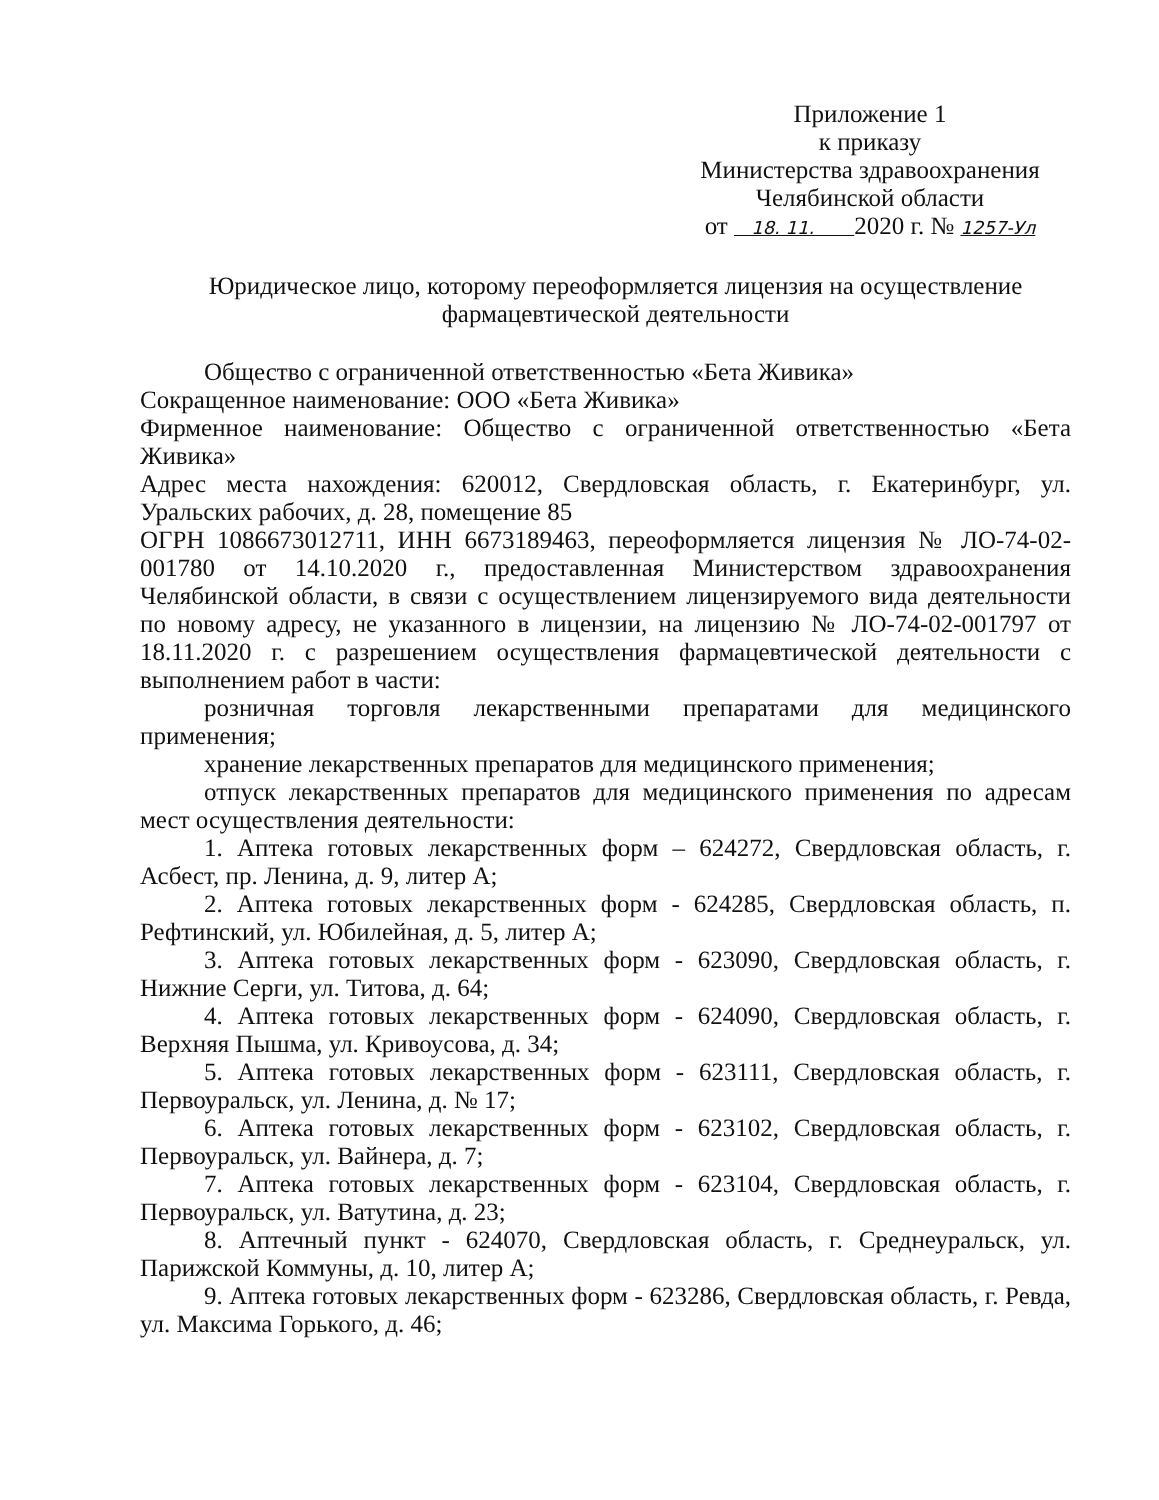Приложение 1
к приказу
Министерства здравоохранения
Челябинской области
от 18. 11. 2020 г. № 1257-Ул
Юридическое лицо, которому переоформляется лицензия на осуществление фармацевтической деятельности
Общество с ограниченной ответственностью «Бета Живика»
Сокращенное наименование: ООО «Бета Живика»
Фирменное наименование: Общество с ограниченной ответственностью «Бета Живика»
Адрес места нахождения: 620012, Свердловская область, г. Екатеринбург, ул. Уральских рабочих, д. 28, помещение 85
ОГРН 1086673012711, ИНН 6673189463, переоформляется лицензия № ЛО-74-02-001780 от 14.10.2020 г., предоставленная Министерством здравоохранения Челябинской области, в связи с осуществлением лицензируемого вида деятельности по новому адресу, не указанного в лицензии, на лицензию № ЛО-74-02-001797 от 18.11.2020 г. с разрешением осуществления фармацевтической деятельности с выполнением работ в части:
розничная торговля лекарственными препаратами для медицинского применения;
хранение лекарственных препаратов для медицинского применения;
отпуск лекарственных препаратов для медицинского применения по адресам мест осуществления деятельности:
1. Аптека готовых лекарственных форм – 624272, Свердловская область, г. Асбест, пр. Ленина, д. 9, литер А;
2. Аптека готовых лекарственных форм - 624285, Свердловская область, п. Рефтинский, ул. Юбилейная, д. 5, литер А;
3. Аптека готовых лекарственных форм - 623090, Свердловская область, г. Нижние Серги, ул. Титова, д. 64;
4. Аптека готовых лекарственных форм - 624090, Свердловская область, г. Верхняя Пышма, ул. Кривоусова, д. 34;
5. Аптека готовых лекарственных форм - 623111, Свердловская область, г. Первоуральск, ул. Ленина, д. № 17;
6. Аптека готовых лекарственных форм - 623102, Свердловская область, г. Первоуральск, ул. Вайнера, д. 7;
7. Аптека готовых лекарственных форм - 623104, Свердловская область, г. Первоуральск, ул. Ватутина, д. 23;
8. Аптечный пункт - 624070, Свердловская область, г. Среднеуральск, ул. Парижской Коммуны, д. 10, литер А;
9. Аптека готовых лекарственных форм - 623286, Свердловская область, г. Ревда, ул. Максима Горького, д. 46;